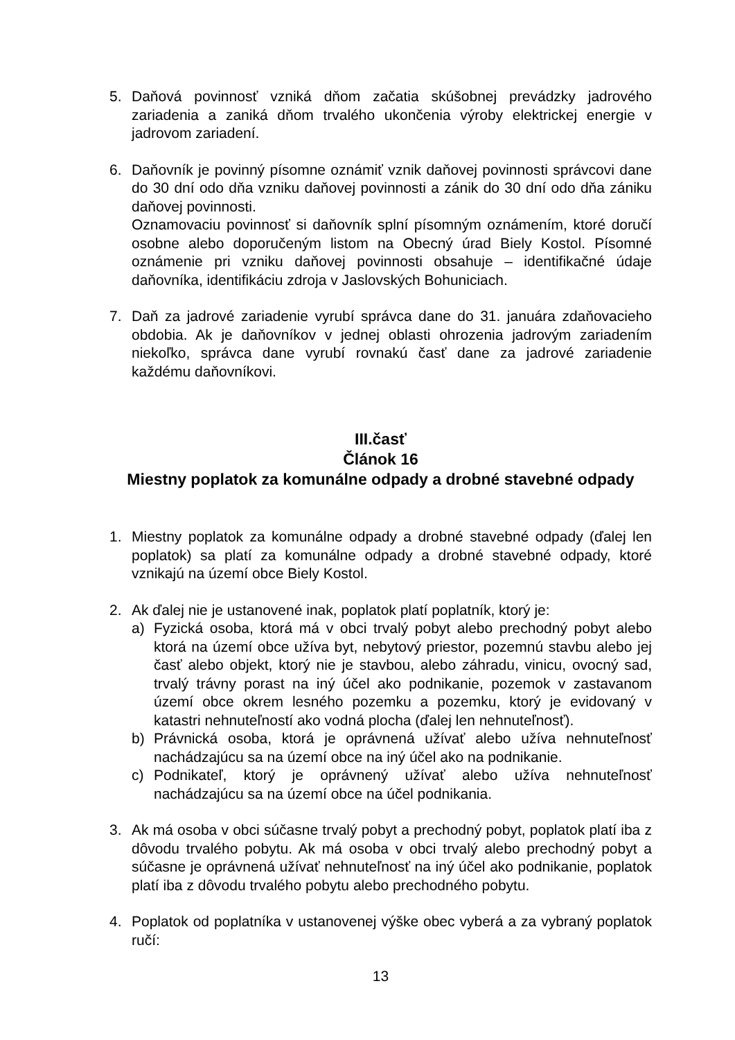5. Daňová povinnosť vzniká dňom začatia skúšobnej prevádzky jadrového zariadenia a zaniká dňom trvalého ukončenia výroby elektrickej energie v jadrovom zariadení.
6. Daňovník je povinný písomne oznámiť vznik daňovej povinnosti správcovi dane do 30 dní odo dňa vzniku daňovej povinnosti a zánik do 30 dní odo dňa zániku daňovej povinnosti.
Oznamovaciu povinnosť si daňovník splní písomným oznámením, ktoré doručí osobne alebo doporučeným listom na Obecný úrad Biely Kostol. Písomné oznámenie pri vzniku daňovej povinnosti obsahuje – identifikačné údaje daňovníka, identifikáciu zdroja v Jaslovských Bohuniciach.
7. Daň za jadrové zariadenie vyrubí správca dane do 31. januára zdaňovacieho obdobia. Ak je daňovníkov v jednej oblasti ohrozenia jadrovým zariadením niekoľko, správca dane vyrubí rovnakú časť dane za jadrové zariadenie každému daňovníkovi.
III.časť
Článok 16
Miestny poplatok za komunálne odpady a drobné stavebné odpady
1. Miestny poplatok za komunálne odpady a drobné stavebné odpady (ďalej len poplatok) sa platí za komunálne odpady a drobné stavebné odpady, ktoré vznikajú na území obce Biely Kostol.
2. Ak ďalej nie je ustanovené inak, poplatok platí poplatník, ktorý je:
a) Fyzická osoba, ktorá má v obci trvalý pobyt alebo prechodný pobyt alebo ktorá na území obce užíva byt, nebytový priestor, pozemnú stavbu alebo jej časť alebo objekt, ktorý nie je stavbou, alebo záhradu, vinicu, ovocný sad, trvalý trávny porast na iný účel ako podnikanie, pozemok v zastavanom území obce okrem lesného pozemku a pozemku, ktorý je evidovaný v katastri nehnuteľností ako vodná plocha (ďalej len nehnuteľnosť).
b) Právnická osoba, ktorá je oprávnená užívať alebo užíva nehnuteľnosť nachádzajúcu sa na území obce na iný účel ako na podnikanie.
c) Podnikateľ, ktorý je oprávnený užívať alebo užíva nehnuteľnosť nachádzajúcu sa na území obce na účel podnikania.
3. Ak má osoba v obci súčasne trvalý pobyt a prechodný pobyt, poplatok platí iba z dôvodu trvalého pobytu. Ak má osoba v obci trvalý alebo prechodný pobyt a súčasne je oprávnená užívať nehnuteľnosť na iný účel ako podnikanie, poplatok platí iba z dôvodu trvalého pobytu alebo prechodného pobytu.
4. Poplatok od poplatníka v ustanovenej výške obec vyberá a za vybraný poplatok ručí:
13